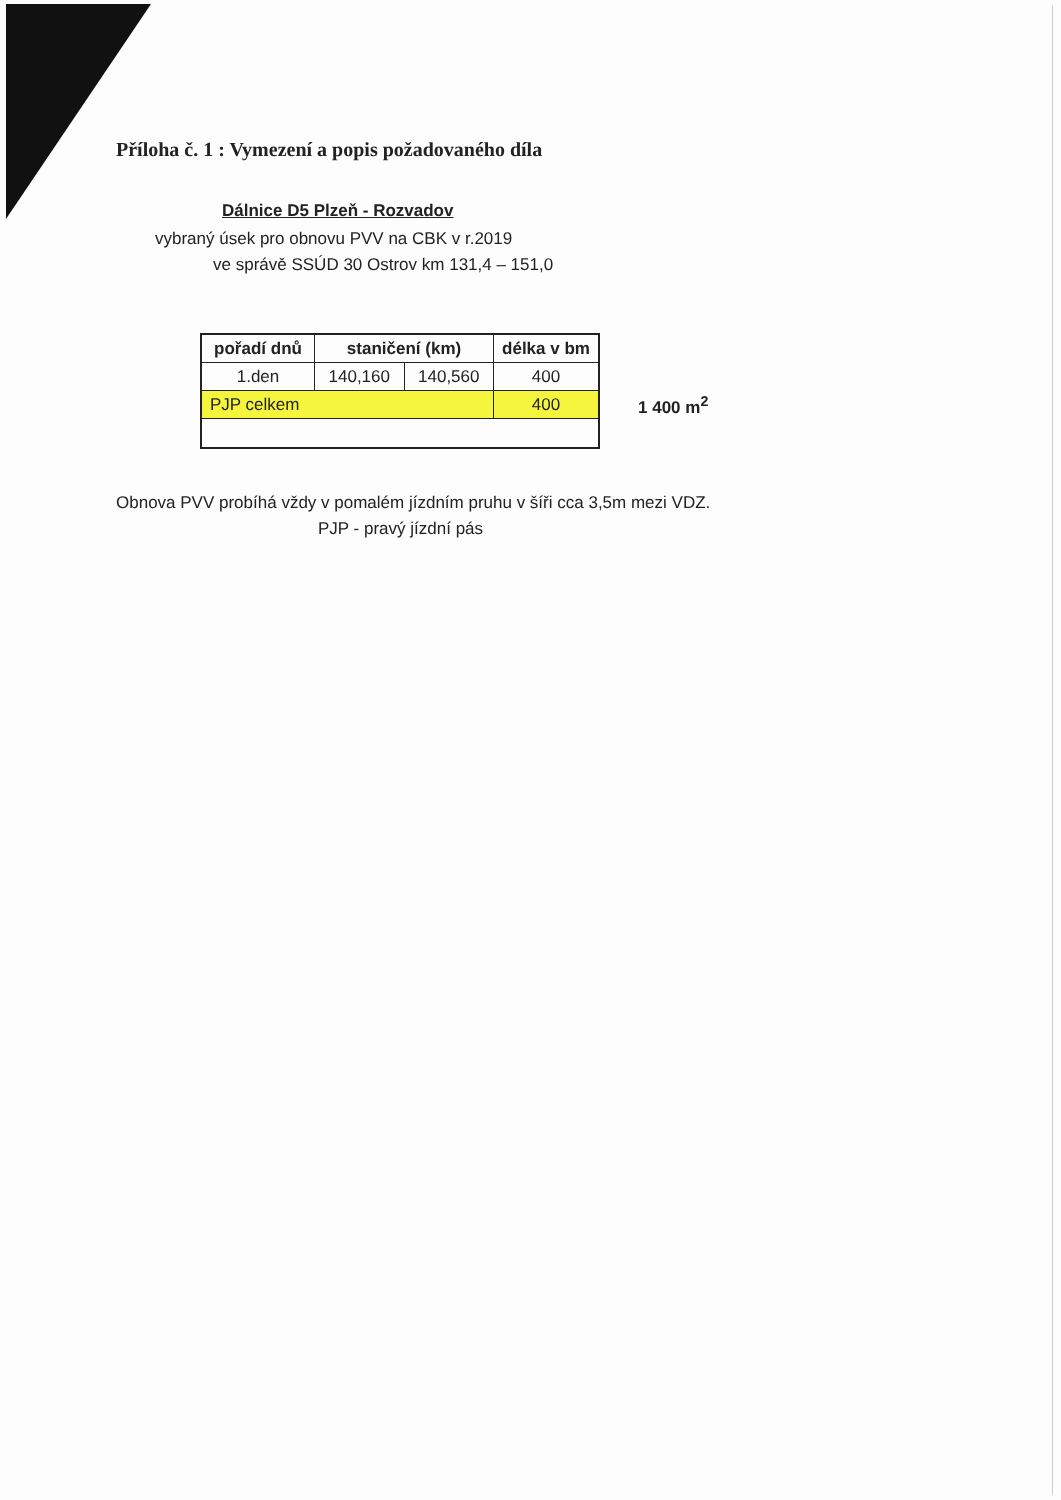Příloha č. 1 : Vymezení a popis požadovaného díla
Dálnice D5 Plzeň - Rozvadov
vybraný úsek pro obnovu PVV na CBK v r.2019
ve správě SSÚD 30 Ostrov km 131,4 – 151,0
| pořadí dnů | staničení (km) | | délka v bm |
| --- | --- | --- | --- |
| 1.den | 140,160 | 140,560 | 400 |
| PJP celkem | | | 400 |
1 400 m<sup>2</sup>
Obnova PVV probíhá vždy v pomalém jízdním pruhu v šíři cca 3,5m mezi VDZ.
PJP - pravý jízdní pás